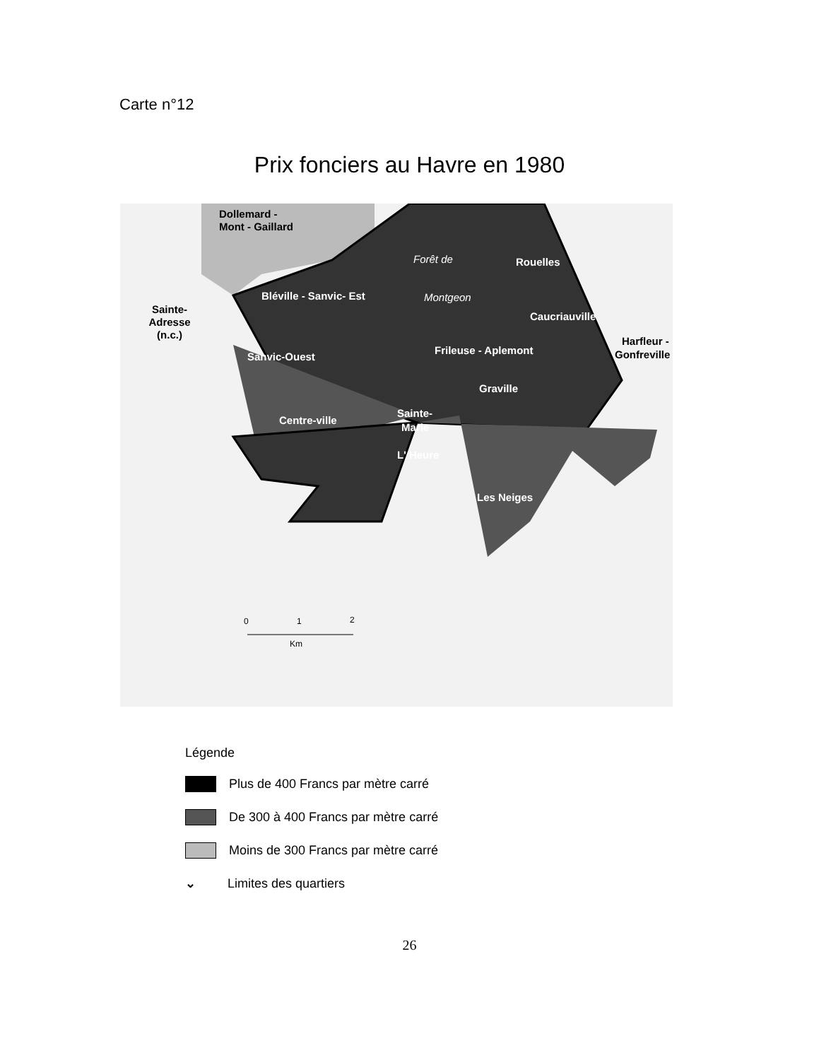Carte n°12
Prix fonciers au Havre en 1980
Dollemard -
Mont - Gaillard
Sainte-
Adresse
(n.c.)
Bléville - Sanvic- Est
Sanvic-Ouest
Rouelles
Caucriauville
Frileuse - Aplemont
Forêt de
Montgeon
Harfleur -
Gonfreville
Graville
Centre-ville
Sainte-
Marie
L' Heure
Les Neiges
0
1
2
Km
Légende
Plus de 400 Francs par mètre carré
De 300 à 400 Francs par mètre carré
Moins de 300 Francs par mètre carré
⌄ Limites des quartiers
26